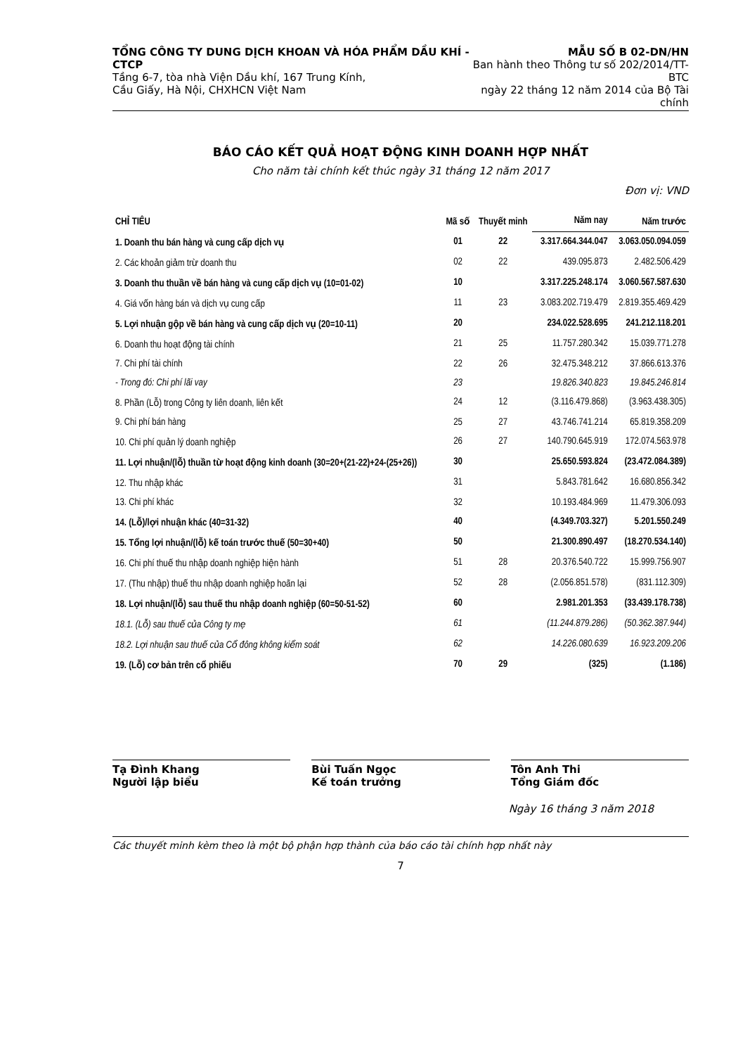TỔNG CÔNG TY DUNG DỊCH KHOAN VÀ HÓA PHẨM DẦU KHÍ - CTCP
Tầng 6-7, tòa nhà Viện Dầu khí, 167 Trung Kính,
Cầu Giấy, Hà Nội, CHXHCN Việt Nam
MẪU SỐ B 02-DN/HN
Ban hành theo Thông tư số 202/2014/TT-BTC
ngày 22 tháng 12 năm 2014 của Bộ Tài chính
BÁO CÁO KẾT QUẢ HOẠT ĐỘNG KINH DOANH HỢP NHẤT
Cho năm tài chính kết thúc ngày 31 tháng 12 năm 2017
Đơn vị: VND
| CHỈ TIÊU | Mã số | Thuyết minh | Năm nay | Năm trước |
| --- | --- | --- | --- | --- |
| 1. Doanh thu bán hàng và cung cấp dịch vụ | 01 | 22 | 3.317.664.344.047 | 3.063.050.094.059 |
| 2. Các khoản giảm trừ doanh thu | 02 | 22 | 439.095.873 | 2.482.506.429 |
| 3. Doanh thu thuần về bán hàng và cung cấp dịch vụ (10=01-02) | 10 | | 3.317.225.248.174 | 3.060.567.587.630 |
| 4. Giá vốn hàng bán và dịch vụ cung cấp | 11 | 23 | 3.083.202.719.479 | 2.819.355.469.429 |
| 5. Lợi nhuận gộp về bán hàng và cung cấp dịch vụ (20=10-11) | 20 | | 234.022.528.695 | 241.212.118.201 |
| 6. Doanh thu hoạt động tài chính | 21 | 25 | 11.757.280.342 | 15.039.771.278 |
| 7. Chi phí tài chính | 22 | 26 | 32.475.348.212 | 37.866.613.376 |
| - Trong đó: Chi phí lãi vay | 23 | | 19.826.340.823 | 19.845.246.814 |
| 8. Phần (Lỗ) trong Công ty liên doanh, liên kết | 24 | 12 | (3.116.479.868) | (3.963.438.305) |
| 9. Chi phí bán hàng | 25 | 27 | 43.746.741.214 | 65.819.358.209 |
| 10. Chi phí quản lý doanh nghiệp | 26 | 27 | 140.790.645.919 | 172.074.563.978 |
| 11. Lợi nhuận/(lỗ) thuần từ hoạt động kinh doanh (30=20+(21-22)+24-(25+26)) | 30 | | 25.650.593.824 | (23.472.084.389) |
| 12. Thu nhập khác | 31 | | 5.843.781.642 | 16.680.856.342 |
| 13. Chi phí khác | 32 | | 10.193.484.969 | 11.479.306.093 |
| 14. (Lỗ)/lợi nhuận khác (40=31-32) | 40 | | (4.349.703.327) | 5.201.550.249 |
| 15. Tổng lợi nhuận/(lỗ) kế toán trước thuế (50=30+40) | 50 | | 21.300.890.497 | (18.270.534.140) |
| 16. Chi phí thuế thu nhập doanh nghiệp hiện hành | 51 | 28 | 20.376.540.722 | 15.999.756.907 |
| 17. (Thu nhập) thuế thu nhập doanh nghiệp hoãn lại | 52 | 28 | (2.056.851.578) | (831.112.309) |
| 18. Lợi nhuận/(lỗ) sau thuế thu nhập doanh nghiệp (60=50-51-52) | 60 | | 2.981.201.353 | (33.439.178.738) |
| 18.1. (Lỗ) sau thuế của Công ty mẹ | 61 | | (11.244.879.286) | (50.362.387.944) |
| 18.2. Lợi nhuận sau thuế của Cổ đông không kiểm soát | 62 | | 14.226.080.639 | 16.923.209.206 |
| 19. (Lỗ) cơ bản trên cổ phiếu | 70 | 29 | (325) | (1.186) |
Tạ Đình Khang
Người lập biểu
Bùi Tuấn Ngọc
Kế toán trưởng
Tôn Anh Thi
Tổng Giám đốc
Ngày 16 tháng 3 năm 2018
Các thuyết minh kèm theo là một bộ phận hợp thành của báo cáo tài chính hợp nhất này
7